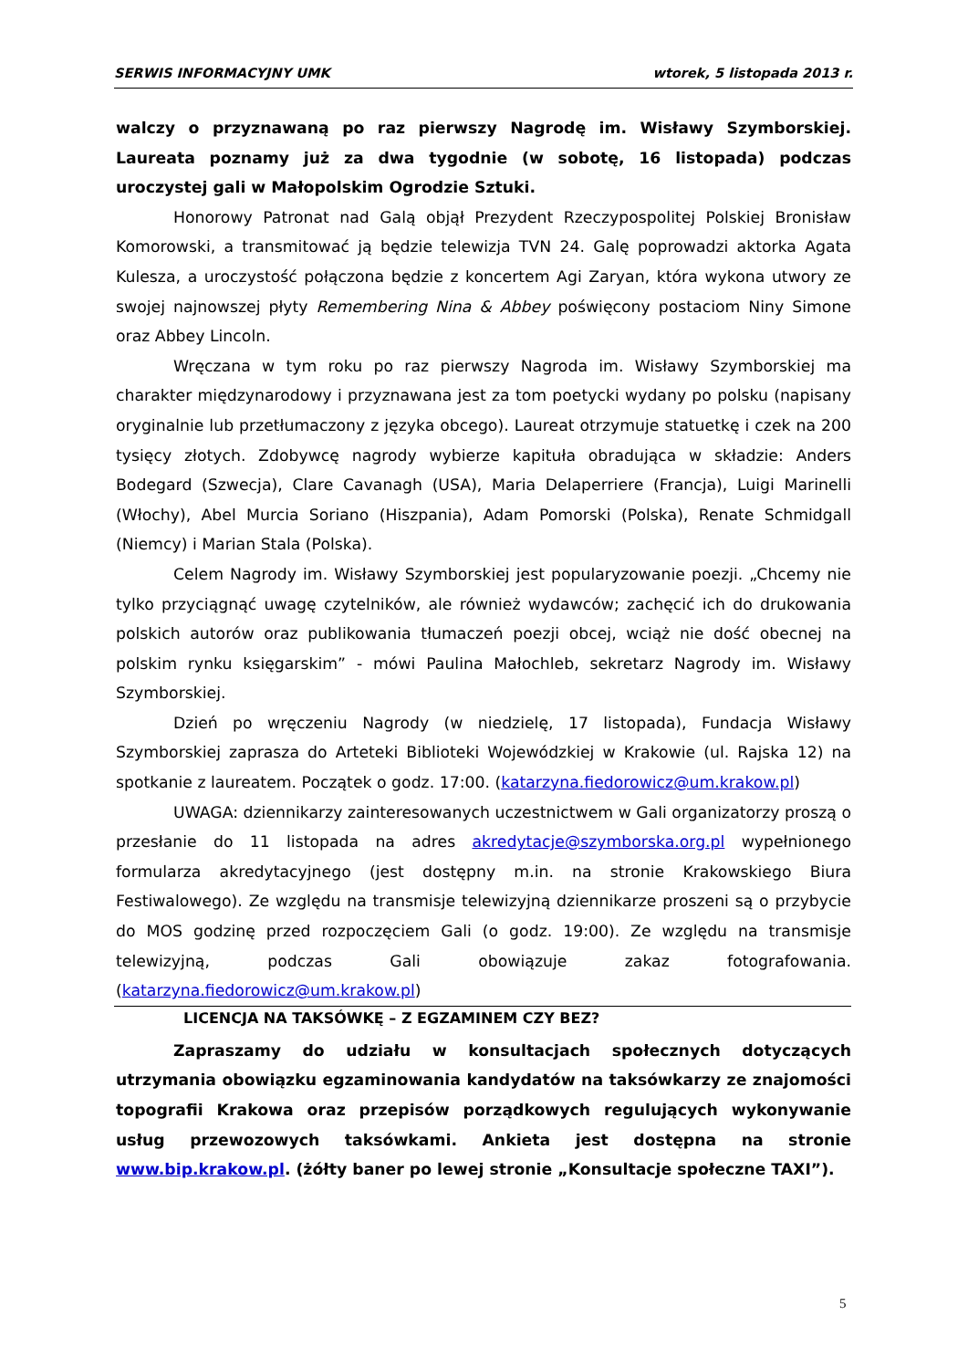SERWIS INFORMACYJNY UMK wtorek, 5 listopada 2013 r.
walczy o przyznawaną po raz pierwszy Nagrodę im. Wisławy Szymborskiej. Laureata poznamy już za dwa tygodnie (w sobotę, 16 listopada) podczas uroczystej gali w Małopolskim Ogrodzie Sztuki.
Honorowy Patronat nad Galą objął Prezydent Rzeczypospolitej Polskiej Bronisław Komorowski, a transmitować ją będzie telewizja TVN 24. Galę poprowadzi aktorka Agata Kulesza, a uroczystość połączona będzie z koncertem Agi Zaryan, która wykona utwory ze swojej najnowszej płyty Remembering Nina & Abbey poświęcony postaciom Niny Simone oraz Abbey Lincoln.
Wręczana w tym roku po raz pierwszy Nagroda im. Wisławy Szymborskiej ma charakter międzynarodowy i przyznawana jest za tom poetycki wydany po polsku (napisany oryginalnie lub przetłumaczony z języka obcego). Laureat otrzymuje statuetkę i czek na 200 tysięcy złotych. Zdobywcę nagrody wybierze kapituła obradująca w składzie: Anders Bodegard (Szwecja), Clare Cavanagh (USA), Maria Delaperriere (Francja), Luigi Marinelli (Włochy), Abel Murcia Soriano (Hiszpania), Adam Pomorski (Polska), Renate Schmidgall (Niemcy) i Marian Stala (Polska).
Celem Nagrody im. Wisławy Szymborskiej jest popularyzowanie poezji. „Chcemy nie tylko przyciągnąć uwagę czytelników, ale również wydawców; zachęcić ich do drukowania polskich autorów oraz publikowania tłumaczeń poezji obcej, wciąż nie dość obecnej na polskim rynku księgarskim” - mówi Paulina Małochleb, sekretarz Nagrody im. Wisławy Szymborskiej.
Dzień po wręczeniu Nagrody (w niedzielę, 17 listopada), Fundacja Wisławy Szymborskiej zaprasza do Arteteki Biblioteki Wojewódzkiej w Krakowie (ul. Rajska 12) na spotkanie z laureatem. Początek o godz. 17:00. (katarzyna.fiedorowicz@um.krakow.pl)
UWAGA: dziennikarzy zainteresowanych uczestnictwem w Gali organizatorzy proszą o przesłanie do 11 listopada na adres akredytacje@szymborska.org.pl wypełnionego formularza akredytacyjnego (jest dostępny m.in. na stronie Krakowskiego Biura Festiwalowego). Ze względu na transmisje telewizyjną dziennikarze proszeni są o przybycie do MOS godzinę przed rozpoczęciem Gali (o godz. 19:00). Ze względu na transmisje telewizyjną, podczas Gali obowiązuje zakaz fotografowania. (katarzyna.fiedorowicz@um.krakow.pl)
LICENCJA NA TAKSÓWKĘ – Z EGZAMINEM CZY BEZ?
Zapraszamy do udziału w konsultacjach społecznych dotyczących utrzymania obowiązku egzaminowania kandydatów na taksówkarzy ze znajomości topografii Krakowa oraz przepisów porządkowych regulujących wykonywanie usług przewozowych taksówkami. Ankieta jest dostępna na stronie www.bip.krakow.pl. (żółty baner po lewej stronie „Konsultacje społeczne TAXI”).
5